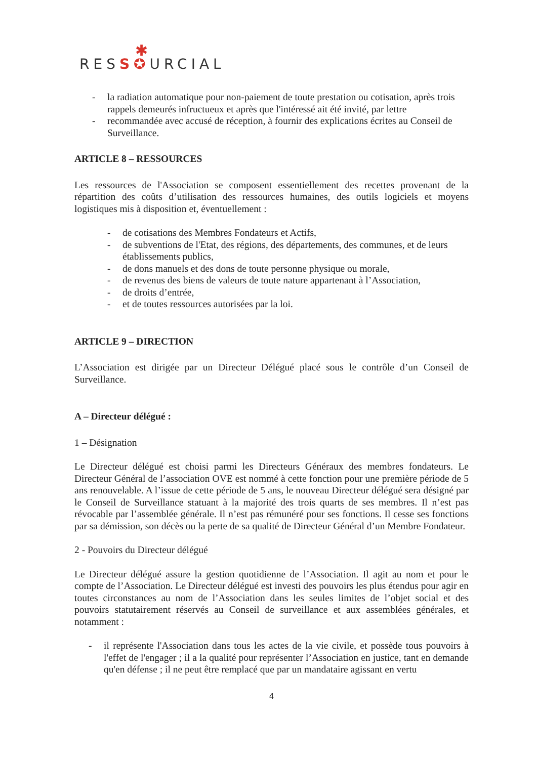✱
RESS✪URCIAL
- la radiation automatique pour non-paiement de toute prestation ou cotisation, après trois rappels demeurés infructueux et après que l'intéressé ait été invité, par lettre
- recommandée avec accusé de réception, à fournir des explications écrites au Conseil de Surveillance.
ARTICLE 8 – RESSOURCES
Les ressources de l'Association se composent essentiellement des recettes provenant de la répartition des coûts d’utilisation des ressources humaines, des outils logiciels et moyens logistiques mis à disposition et, éventuellement :
- de cotisations des Membres Fondateurs et Actifs,
- de subventions de l'Etat, des régions, des départements, des communes, et de leurs établissements publics,
- de dons manuels et des dons de toute personne physique ou morale,
- de revenus des biens de valeurs de toute nature appartenant à l’Association,
- de droits d’entrée,
- et de toutes ressources autorisées par la loi.
ARTICLE 9 – DIRECTION
L’Association est dirigée par un Directeur Délégué placé sous le contrôle d’un Conseil de Surveillance.
A – Directeur délégué :
1 – Désignation
Le Directeur délégué est choisi parmi les Directeurs Généraux des membres fondateurs. Le Directeur Général de l’association OVE est nommé à cette fonction pour une première période de 5 ans renouvelable. A l’issue de cette période de 5 ans, le nouveau Directeur délégué sera désigné par le Conseil de Surveillance statuant à la majorité des trois quarts de ses membres. Il n’est pas révocable par l’assemblée générale. Il n’est pas rémunéré pour ses fonctions. Il cesse ses fonctions par sa démission, son décès ou la perte de sa qualité de Directeur Général d’un Membre Fondateur.
2 - Pouvoirs du Directeur délégué
Le Directeur délégué assure la gestion quotidienne de l’Association. Il agit au nom et pour le compte de l’Association. Le Directeur délégué est investi des pouvoirs les plus étendus pour agir en toutes circonstances au nom de l’Association dans les seules limites de l’objet social et des pouvoirs statutairement réservés au Conseil de surveillance et aux assemblées générales, et notamment :
- il représente l'Association dans tous les actes de la vie civile, et possède tous pouvoirs à l'effet de l'engager ; il a la qualité pour représenter l’Association en justice, tant en demande qu'en défense ; il ne peut être remplacé que par un mandataire agissant en vertu
4